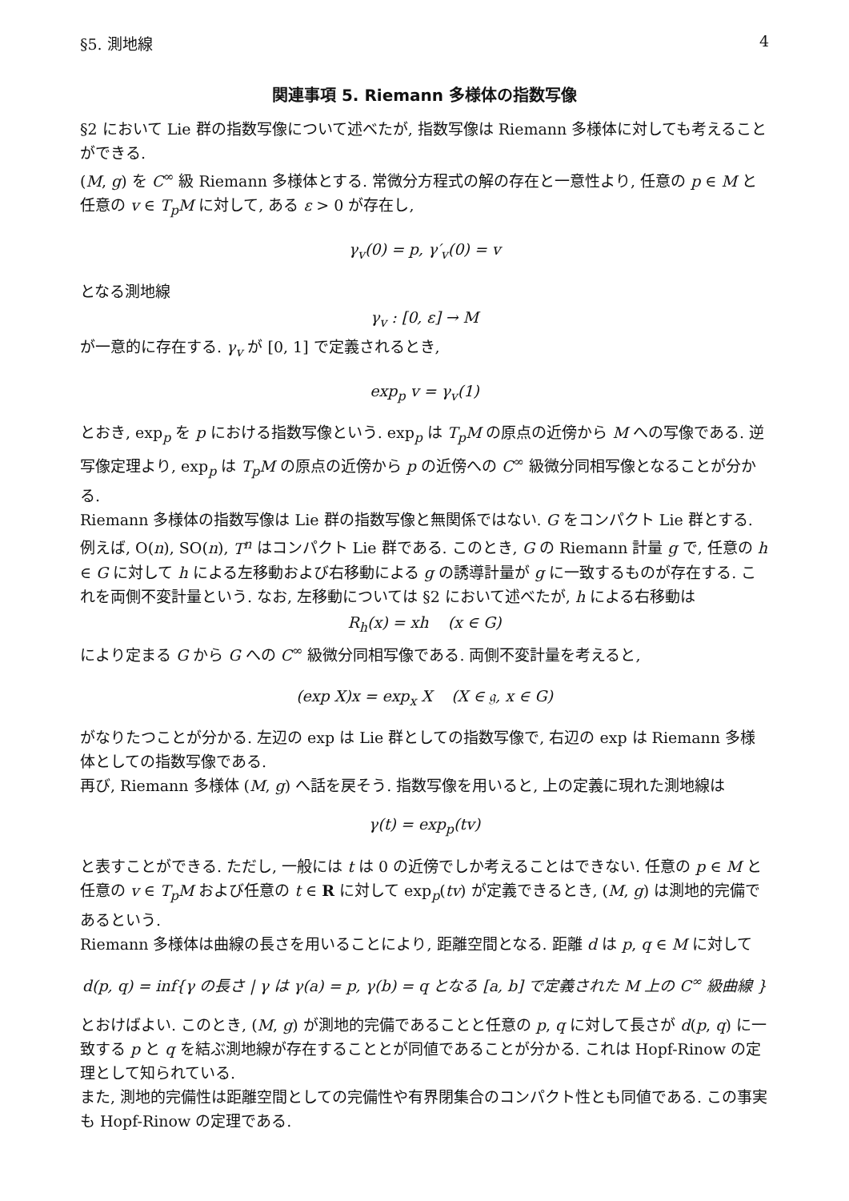§5. 測地線 4
関連事項 5. Riemann 多様体の指数写像
§2 において Lie 群の指数写像について述べたが, 指数写像は Riemann 多様体に対しても考えることができる.
(M, g) を C<sup>∞</sup> 級 Riemann 多様体とする. 常微分方程式の解の存在と一意性より, 任意の p ∈ M と任意の v ∈ T<sub>p</sub>M に対して, ある ε > 0 が存在し,
γ<sub>v</sub>(0) = p, γ′<sub>v</sub>(0) = v
となる測地線
γ<sub>v</sub> : [0, ε] → M
が一意的に存在する. γ<sub>v</sub> が [0, 1] で定義されるとき,
exp<sub>p</sub> v = γ<sub>v</sub>(1)
とおき, exp<sub>p</sub> を p における指数写像という. exp<sub>p</sub> は T<sub>p</sub>M の原点の近傍から M への写像である. 逆写像定理より, exp<sub>p</sub> は T<sub>p</sub>M の原点の近傍から p の近傍への C<sup>∞</sup> 級微分同相写像となることが分かる.
Riemann 多様体の指数写像は Lie 群の指数写像と無関係ではない. G をコンパクト Lie 群とする. 例えば, O(n), SO(n), T<sup>n</sup> はコンパクト Lie 群である. このとき, G の Riemann 計量 g で, 任意の h ∈ G に対して h による左移動および右移動による g の誘導計量が g に一致するものが存在する. これを両側不変計量という. なお, 左移動については §2 において述べたが, h による右移動は
R<sub>h</sub>(x) = xh (x ∈ G)
により定まる G から G への C<sup>∞</sup> 級微分同相写像である. 両側不変計量を考えると,
(exp X)x = exp<sub>x</sub> X (X ∈ 𝔤, x ∈ G)
がなりたつことが分かる. 左辺の exp は Lie 群としての指数写像で, 右辺の exp は Riemann 多様体としての指数写像である.
再び, Riemann 多様体 (M, g) へ話を戻そう. 指数写像を用いると, 上の定義に現れた測地線は
γ(t) = exp<sub>p</sub>(tv)
と表すことができる. ただし, 一般には t は 0 の近傍でしか考えることはできない. 任意の p ∈ M と任意の v ∈ T<sub>p</sub>M および任意の t ∈ R に対して exp<sub>p</sub>(tv) が定義できるとき, (M, g) は測地的完備であるという.
Riemann 多様体は曲線の長さを用いることにより, 距離空間となる. 距離 d は p, q ∈ M に対して
d(p, q) = inf{γ の長さ | γ は γ(a) = p, γ(b) = q となる [a, b] で定義された M 上の C<sup>∞</sup> 級曲線 }
とおけばよい. このとき, (M, g) が測地的完備であることと任意の p, q に対して長さが d(p, q) に一致する p と q を結ぶ測地線が存在することとが同値であることが分かる. これは Hopf-Rinow の定理として知られている.
また, 測地的完備性は距離空間としての完備性や有界閉集合のコンパクト性とも同値である. この事実も Hopf-Rinow の定理である.